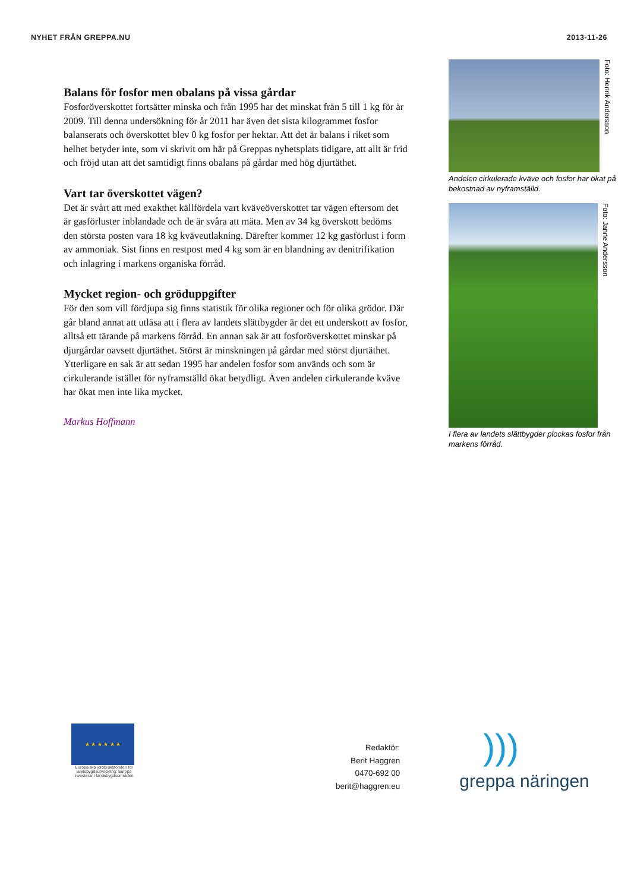NYHET FRÅN GREPPA.NU 2013-11-26
Balans för fosfor men obalans på vissa gårdar
Fosforöverskottet fortsätter minska och från 1995 har det minskat från 5 till 1 kg för år 2009. Till denna undersökning för år 2011 har även det sista kilogrammet fosfor balanserats och överskottet blev 0 kg fosfor per hektar. Att det är balans i riket som helhet betyder inte, som vi skrivit om här på Greppas nyhetsplats tidigare, att allt är frid och fröjd utan att det samtidigt finns obalans på gårdar med hög djurtäthet.
Vart tar överskottet vägen?
Det är svårt att med exakthet källfördela vart kväveöverskottet tar vägen eftersom det är gasförluster inblandade och de är svåra att mäta. Men av 34 kg överskott bedöms den största posten vara 18 kg kväveutlakning. Därefter kommer 12 kg gasförlust i form av ammoniak. Sist finns en restpost med 4 kg som är en blandning av denitrifikation och inlagring i markens organiska förråd.
Mycket region- och gröduppgifter
För den som vill fördjupa sig finns statistik för olika regioner och för olika grödor. Där går bland annat att utläsa att i flera av landets slättbygder är det ett underskott av fosfor, alltså ett tärande på markens förråd. En annan sak är att fosforöverskottet minskar på djurgårdar oavsett djurtäthet. Störst är minskningen på gårdar med störst djurtäthet. Ytterligare en sak är att sedan 1995 har andelen fosfor som används och som är cirkulerande istället för nyframställd ökat betydligt. Även andelen cirkulerande kväve har ökat men inte lika mycket.
Markus Hoffmann
Foto: Henrik Andersson
Andelen cirkulerade kväve och fosfor har ökat på bekostnad av nyframställd.
Foto: Janne Andersson
I flera av landets slättbygder plockas fosfor från markens förråd.
★ ★ ★ ★ ★ ★
Europeiska jordbruksfonden för landsbygdsutveckling: Europa investerar i landsbygdsområden
Redaktör:
Berit Haggren
0470-692 00
berit@haggren.eu
)))
greppa näringen